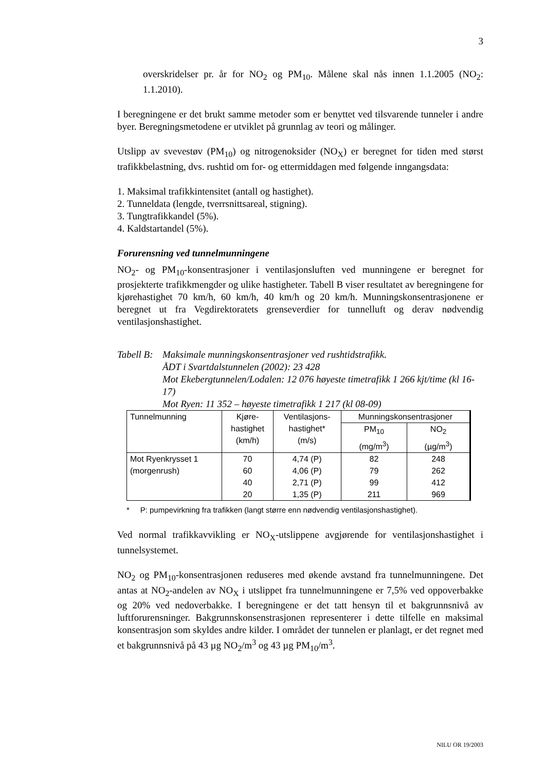3
overskridelser pr. år for NO<sub>2</sub> og PM<sub>10</sub>. Målene skal nås innen 1.1.2005 (NO<sub>2</sub>: 1.1.2010).
I beregningene er det brukt samme metoder som er benyttet ved tilsvarende tunneler i andre byer. Beregningsmetodene er utviklet på grunnlag av teori og målinger.
Utslipp av svevestøv (PM<sub>10</sub>) og nitrogenoksider (NO<sub>X</sub>) er beregnet for tiden med størst trafikkbelastning, dvs. rushtid om for- og ettermiddagen med følgende inngangsdata:
1. Maksimal trafikkintensitet (antall og hastighet).
2. Tunneldata (lengde, tverrsnittsareal, stigning).
3. Tungtrafikkandel (5%).
4. Kaldstartandel (5%).
Forurensning ved tunnelmunningene
NO<sub>2</sub>- og PM<sub>10</sub>-konsentrasjoner i ventilasjonsluften ved munningene er beregnet for prosjekterte trafikkmengder og ulike hastigheter. Tabell B viser resultatet av beregningene for kjørehastighet 70 km/h, 60 km/h, 40 km/h og 20 km/h. Munningskonsentrasjonene er beregnet ut fra Vegdirektoratets grenseverdier for tunnelluft og derav nødvendig ventilasjonshastighet.
Tabell B:
Maksimale munningskonsentrasjoner ved rushtidstrafikk.
ÅDT i Svartdalstunnelen (2002): 23 428
Mot Ekebergtunnelen/Lodalen: 12 076 høyeste timetrafikk 1 266 kjt/time (kl 16-17)
Mot Ryen: 11 352 – høyeste timetrafikk 1 217 (kl 08-09)
| Tunnelmunning | Kjøre- hastighet (km/h) | Ventilasjons- hastighet* (m/s) | Munningskonsentrasjoner | |
| --- | --- | --- | --- | --- |
| | | | PM<sub>10</sub> (mg/m<sup>3</sup>) | NO<sub>2</sub> (µg/m<sup>3</sup>) |
| Mot Ryenkrysset 1 (morgenrush) | 70 60 40 20 | 4,74 (P) 4,06 (P) 2,71 (P) 1,35 (P) | 82 79 99 211 | 248 262 412 969 |
* P: pumpevirkning fra trafikken (langt større enn nødvendig ventilasjonshastighet).
Ved normal trafikkavvikling er NO<sub>X</sub>-utslippene avgjørende for ventilasjonshastighet i tunnelsystemet.
NO<sub>2</sub> og PM<sub>10</sub>-konsentrasjonen reduseres med økende avstand fra tunnelmunningene. Det antas at NO<sub>2</sub>-andelen av NO<sub>X</sub> i utslippet fra tunnelmunningene er 7,5% ved oppoverbakke og 20% ved nedoverbakke. I beregningene er det tatt hensyn til et bakgrunnsnivå av luftforurensninger. Bakgrunnskonsenstrasjonen representerer i dette tilfelle en maksimal konsentrasjon som skyldes andre kilder. I området der tunnelen er planlagt, er det regnet med et bakgrunnsnivå på 43 µg NO<sub>2</sub>/m<sup>3</sup> og 43 µg PM<sub>10</sub>/m<sup>3</sup>.
NILU OR 19/2003